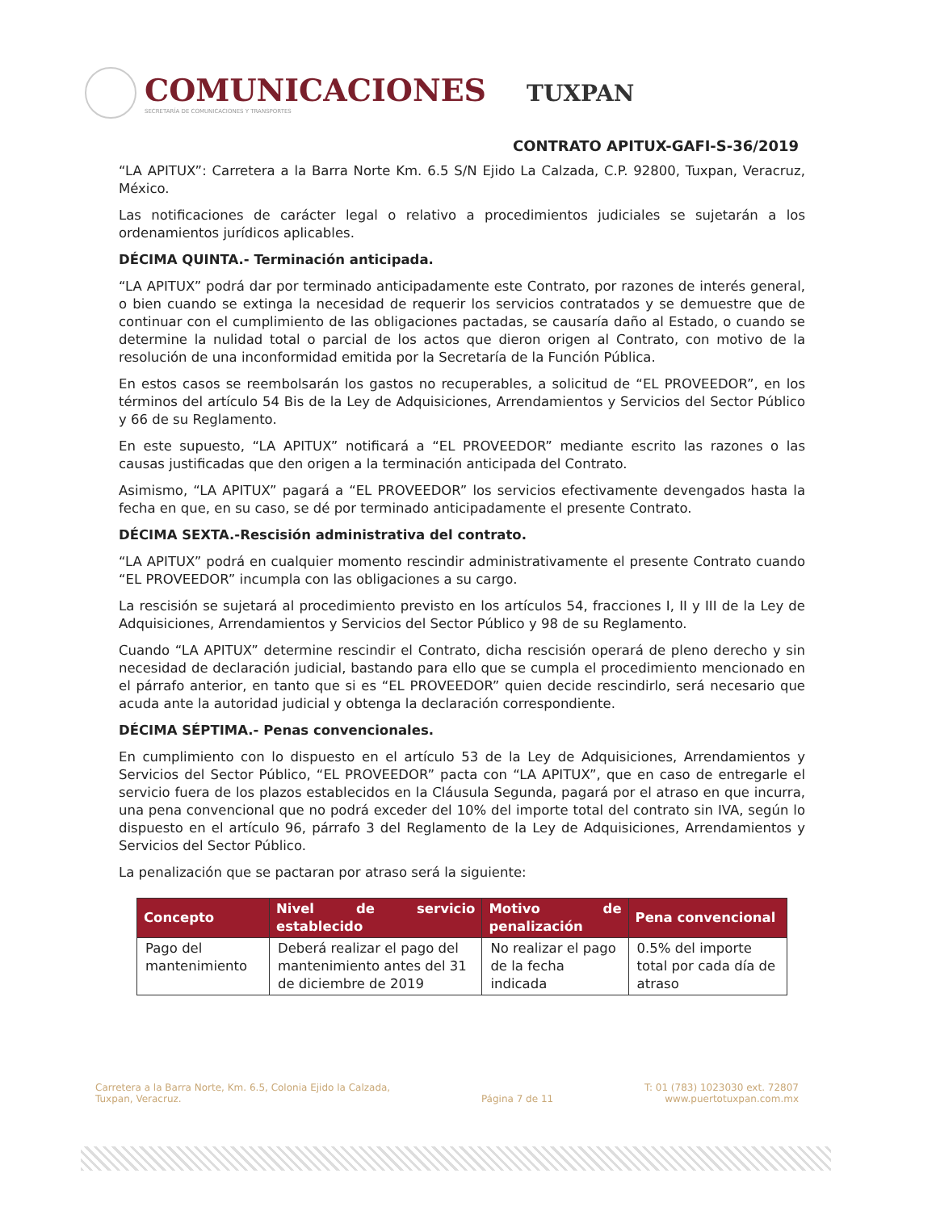COMUNICACIONES
SECRETARÍA DE COMUNICACIONES Y TRANSPORTES
TUXPAN
CONTRATO APITUX-GAFI-S-36/2019
“LA APITUX”: Carretera a la Barra Norte Km. 6.5 S/N Ejido La Calzada, C.P. 92800, Tuxpan, Veracruz, México.
Las notificaciones de carácter legal o relativo a procedimientos judiciales se sujetarán a los ordenamientos jurídicos aplicables.
DÉCIMA QUINTA.- Terminación anticipada.
“LA APITUX” podrá dar por terminado anticipadamente este Contrato, por razones de interés general, o bien cuando se extinga la necesidad de requerir los servicios contratados y se demuestre que de continuar con el cumplimiento de las obligaciones pactadas, se causaría daño al Estado, o cuando se determine la nulidad total o parcial de los actos que dieron origen al Contrato, con motivo de la resolución de una inconformidad emitida por la Secretaría de la Función Pública.
En estos casos se reembolsarán los gastos no recuperables, a solicitud de “EL PROVEEDOR”, en los términos del artículo 54 Bis de la Ley de Adquisiciones, Arrendamientos y Servicios del Sector Público y 66 de su Reglamento.
En este supuesto, “LA APITUX” notificará a “EL PROVEEDOR” mediante escrito las razones o las causas justificadas que den origen a la terminación anticipada del Contrato.
Asimismo, “LA APITUX” pagará a “EL PROVEEDOR” los servicios efectivamente devengados hasta la fecha en que, en su caso, se dé por terminado anticipadamente el presente Contrato.
DÉCIMA SEXTA.-Rescisión administrativa del contrato.
“LA APITUX” podrá en cualquier momento rescindir administrativamente el presente Contrato cuando “EL PROVEEDOR” incumpla con las obligaciones a su cargo.
La rescisión se sujetará al procedimiento previsto en los artículos 54, fracciones I, II y III de la Ley de Adquisiciones, Arrendamientos y Servicios del Sector Público y 98 de su Reglamento.
Cuando “LA APITUX” determine rescindir el Contrato, dicha rescisión operará de pleno derecho y sin necesidad de declaración judicial, bastando para ello que se cumpla el procedimiento mencionado en el párrafo anterior, en tanto que si es “EL PROVEEDOR” quien decide rescindirlo, será necesario que acuda ante la autoridad judicial y obtenga la declaración correspondiente.
DÉCIMA SÉPTIMA.- Penas convencionales.
En cumplimiento con lo dispuesto en el artículo 53 de la Ley de Adquisiciones, Arrendamientos y Servicios del Sector Público, “EL PROVEEDOR” pacta con “LA APITUX”, que en caso de entregarle el servicio fuera de los plazos establecidos en la Cláusula Segunda, pagará por el atraso en que incurra, una pena convencional que no podrá exceder del 10% del importe total del contrato sin IVA, según lo dispuesto en el artículo 96, párrafo 3 del Reglamento de la Ley de Adquisiciones, Arrendamientos y Servicios del Sector Público.
La penalización que se pactaran por atraso será la siguiente:
| Concepto | Nivel de servicio establecido | Motivo de penalización | Pena convencional |
| --- | --- | --- | --- |
| Pago del mantenimiento | Deberá realizar el pago del mantenimiento antes del 31 de diciembre de 2019 | No realizar el pago de la fecha indicada | 0.5% del importe total por cada día de atraso |
Carretera a la Barra Norte, Km. 6.5, Colonia Ejido la Calzada,
Tuxpan, Veracruz.
Página 7 de 11 T: 01 (783) 1023030 ext. 72807
www.puertotuxpan.com.mx